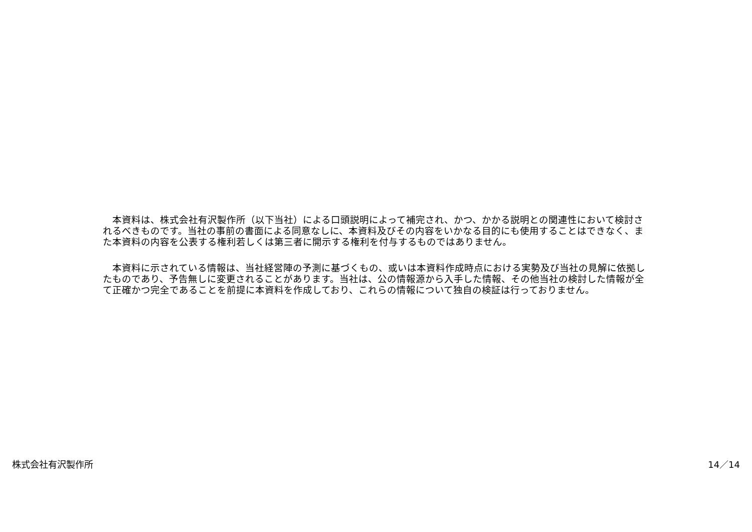本資料は、株式会社有沢製作所（以下当社）による口頭説明によって補完され、かつ、かかる説明との関連性において検討されるべきものです。当社の事前の書面による同意なしに、本資料及びその内容をいかなる目的にも使用することはできなく、また本資料の内容を公表する権利若しくは第三者に開示する権利を付与するものではありません。
　本資料に示されている情報は、当社経営陣の予測に基づくもの、或いは本資料作成時点における実勢及び当社の見解に依拠したものであり、予告無しに変更されることがあります。当社は、公の情報源から入手した情報、その他当社の検討した情報が全て正確かつ完全であることを前提に本資料を作成しており、これらの情報について独自の検証は行っておりません。
株式会社有沢製作所 14／14